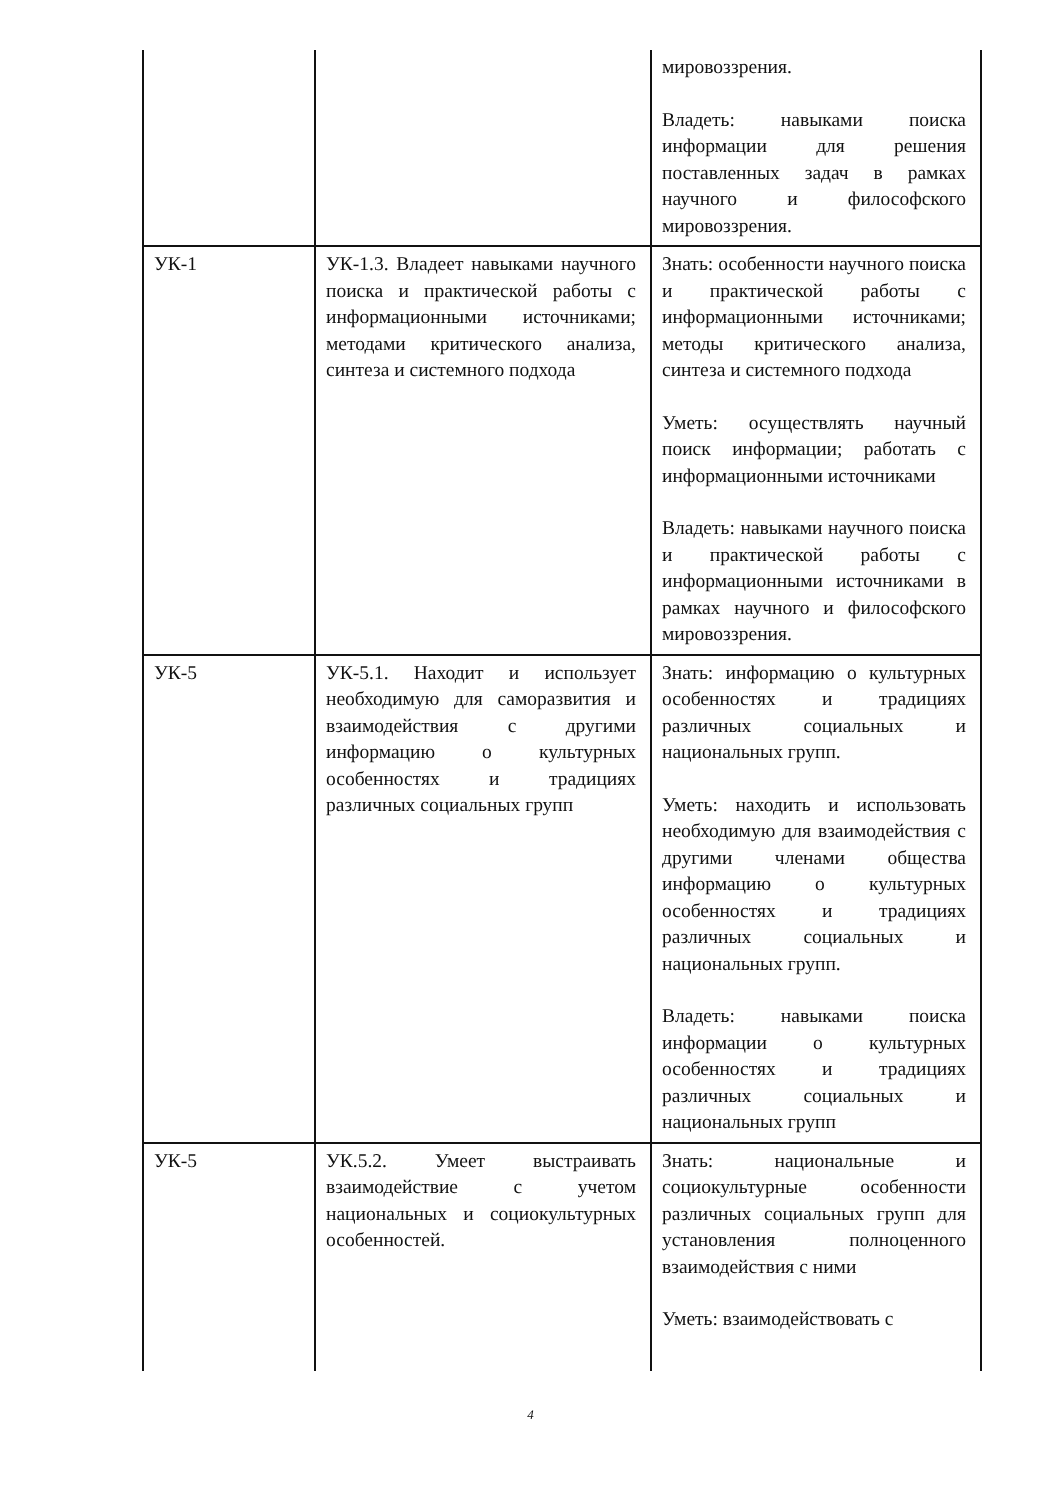| | | мировоззрения. Владеть: навыками поиска информации для решения поставленных задач в рамках научного и философского мировоззрения. |
| УК-1 | УК-1.3. Владеет навыками научного поиска и практической работы с информационными источниками; методами критического анализа, синтеза и системного подхода | Знать: особенности научного поиска и практической работы с информационными источниками; методы критического анализа, синтеза и системного подхода Уметь: осуществлять научный поиск информации; работать с информационными источниками Владеть: навыками научного поиска и практической работы с информационными источниками в рамках научного и философского мировоззрения. |
| УК-5 | УК-5.1. Находит и использует необходимую для саморазвития и взаимодействия с другими информацию о культурных особенностях и традициях различных социальных групп | Знать: информацию о культурных особенностях и традициях различных социальных и национальных групп. Уметь: находить и использовать необходимую для взаимодействия с другими членами общества информацию о культурных особенностях и традициях различных социальных и национальных групп. Владеть: навыками поиска информации о культурных особенностях и традициях различных социальных и национальных групп |
| УК-5 | УК.5.2. Умеет выстраивать взаимодействие с учетом национальных и социокультурных особенностей. | Знать: национальные и социокультурные особенности различных социальных групп для установления полноценного взаимодействия с ними Уметь: взаимодействовать с |
4